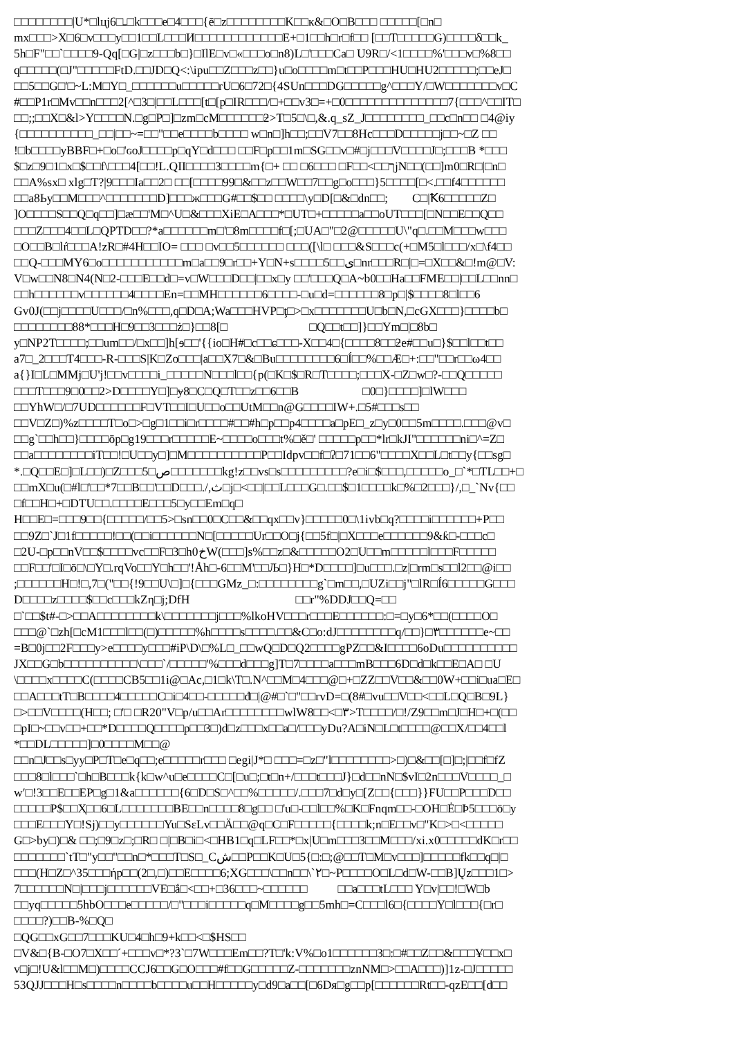□□□□□□□□|U*□lцj6□ـ□k□□□e□4□□□{ē□z□□□□□□□□K□□к&□O□B□□□ □□□□□[□n□ mx□□□>X□6□v□□□y□□1□□L□□□И□□□□□□□□□□□□E+□1□□h□r□f□□ [□□T□□□□□G)□□□□δ□□k_ 5h□F"□□`□□□□9-Qq[□G|□z□□□b□}□IlE□v□«□□□o□n8)L□'□□□Ca□ U9R□/<1□□□□%'□□□v□%8□□ q□□□□□(□J"□□□□□FtD.□□JD□Q<:\ipu□□Z□□□z□□}u□o□□□□m□t□□P□□□HU□HU2□□□□□;□□eJ□ □□5□□G□'□~L:M□Y□_□□□□□□u□□□□□rU□6□72□{4SUn□□□DG□□□□□g^□□□Y/□W□□□□□□□v□C #□□P1r□Mv□□n□□□2[^□3□|□□L□□□[t□[p□IR□□□/□+□□v3□=+□0□□□□□□□□□□□□□□7{□□□^□□IT□ □□;;□□X□&l>Y□□□□N.□g□P□]□zm□cM□□□□□□ƻ>T□5□\□,&.q_sZ_J□□□□□□□□_□□c□n□□ □4@iy {□□□□□□□□□□_□□|□□~=□□"□□e□□□□b□□□□ w□n□]h□□;□□V7□□8Hc□□□D□□□□□j□□~□Z □□ !□b□□□□yBBF□+□o□'ɢoJ□□□□p□qY□d□□□ □□F□p□□1m□SG□□v□#□j□□□V□□□□J□;□□□B *□□□ $□z□9□1□x□$□□f\□□□4[□□!L.QII□□□□3□□□□m{□+ □□ □6□□□ □F□□<□□ךjN□□(□□]m0□R□|□n□ □□A%sx□ xlg□T?|9□□□Ia□□2□ □□[□□□□99□&□□z□□W□□7□□g□o□□□}5□□□□[□<.□□f4□□□□□□ □□a8Ьy□□M□□□^□□□□□□□D]□□□ж□□□G#□□$□□ □□□□\y□D[□&□dn□□; C□|Ꝁ6□□□□□Z□ ]O□□□□S□□Q□q□□]□æ□□'M□^U□&□□□XiE□A□□□*□UT□+□□□□□a□□oUT□□□[□N□□E□□Q□□ □□□Z□□□4□□L□QPTD□□?*a□□□□□□m□'□8m□□□□f□[;□UA□"□2@□□□□□U\"q□.□□M□□□w□□□ □O□□B□lŕ□□□A!zR□#4H□□IO= □□□ □v□□5□□□□□□ □□□([\l□ □□□&S□□□c(+□M5□l□□□/x□\f4□□ □□Q-□□□MY6□o□□□□□□□□□□□m□a□□9□r□□+Y□N+s□□□□ی□□5□nr□□□R□|□=□X□□&□!m@□V: V□w□□N8□N4(N□2-□□□E□□d□=v□W□□□D□□|□□x□y □□'□□□Q□A~b0□□Ha□□FME□□|□□L□□nn□ □□h□□□□□□v□□□□□□4□□□□En=□□MH□□□□□□6□□□□-□u□d=□□□□□□8□p□|$□□□□8□l□□6 Gv0J(□□j□□□□U□□□/□n%□□□,q□D□A;Wa□□□HVP□ţ□>□x□□□□□□□U□b□N,□cGX□□□}□□□□b□ □□□□□□□□88*□□□H□9□□3□□□ż□}□□8[□ □Q□□t□□]}□□Ym□|□8b□ y□NP2T□□□□;□□um□□/□x□□]h[ɘ□□'{{io□H#□c□□ɕ□□□-X□□4□{□□□□8□□ƻe#□□u□}$□□l□□t□□ a7□_2□□□T4□□□-R-□□□S|K□Zo□□□|a□□X7□&□Bu□□□□□□□□6□Í□□%□□Æ□+:□□"□□r□□ω4□□ a{}I□L□MMj□U'j!□□v□□□□i_□□□□□N□□□l□□{p(□K□$□R□T□□□□;□□□X-□Z□w□?-□□Q□□□□□ □□□T□□□9□0□□2>D□□□□Y□]□ɏ8□C□Q□T□□z□□6□□B □0□}□□□□]□lW□□□ □□YhW□/□7UD□□□□□□F□VT□□I□U□□o□□UtM□□n@G□□□□IW+.□5#□□□s□□ □□V□Z□)%z□□□□T□o□>□g□1□□i□r□□□□#□□#h□p□□p4□□□□a□pE□_z□y□0□□5m□□□□.□□□@v□ □□g`□□h□□}□□□□ōp□g19□□□r□□□□□E~□□□□o□□□t%□ě□' □□□□□p□□*lr□kJI"□□□□□□ni□^=Z□ □□a□□□□□□□□iT□□!□U□□y□]□M□□□□□□□□□□P□□Idpv□□f□ʔ□71□□6"□□□□X□□L□t□□y{□□sg□ *.□Q□□E□]□L□□)□Z□□□5□ص□□□□□□□kg!z□□vs□s□□□□□□□□□?e□i□$□□□,□□□□□o_□`*□TL□□+□ □□mX□u(□#l□'□□*7□□B□□'□□D□□□./,ث□j□<□□|□□L□□□G□.□□$□1□□□□k□%□2□□□}/,□_`Nv{□□ □f□□H□+□DTU□□.□□□□E□□□5□y□□Em□q□ H□□E□=□□□9□□{□□□□□/□□5>□sn□□0□C□□&□□qx□□v}□□□□□0□\1ivb□q?□□□□i□□□□□□+P□□ □□9Z□`J□1f□□□□□!□□(□□i□□□□□□N□[□□□□□Ur□□O□j{□□5f□|□X□□□e□□□□□□9&ƙ□-□□□c□ □2U-□p□□nV□□$□□□□vc□□F□3□h0خW(□□□]s%□□z□&□□□□□O2□U□□m□□□□□l□□□F□□□□□ □□F□□'□I□ō□\□Y□.rqVo□□Y□h□□'!Åh□-6□□M'□□Љ□}H□*D□□□□]□u□□□.□z|□rm□s□□l2□□@i□□ ;□□□□□□H□!□,7□("□□{!9□□U\□]□{□□□GMz_□:□□□□□□□□g`□m□□,□UZi□□j"□lR□Í6□□□□□G□□□ D□□□□z□□□□$□□c□□□kZη□j;DfH □□r"%DDJ□□Q=□□ □`□□$t#-□>□□A□□□□□□□□k\□□□□□□□j□□□%lkoHV□□□r□□□E□□□□□□:□=□y□6*□□(□□□□O□ □□□@`□zh[□cM1□□□l□□(□)□□□□□%h□□□□s□□□□.□□&C□o:dJ□□□□□□□□q/□□}□٣□□□□□□e~□□ =B□0j□□2F□□□y>e□□□□y□□□#iP\D\□%L□_□□wQ□D□Q2□□□□gPZ□□&I□□□□6oDu□□□□□□□□□□ JX□□G□b□□□□□□□□□□\□□□`/□□□□□'%□□□d□□□g]T□7□□□□a□□□mB□□□6D□d□k□□E□A□ □U \□□□□x□□□□C(□□□□CB5□□1i@□Ac,□1□k\T□.N^□□M□4□□□@□+□ZZ□□V□□&□□0W+□□i□ua□E□ □□A□□□tT□B□□□□4□□□□□C□i□4□□-□□□□□đ□|@#□`□"□□rvD=□(8#□vu□□V□□<□□L□Q□B□9L} □>□□V□□□□(H□□; □'□ □R20"V□p/u□□Ar□□□□□□□□wlW8□□<□٣>T□□□□/□!/Z9□□m□J□H□+□(□□ □pI□~□□v□□+□□*D□□□□Q□□□□p□□3□)d□z□□□x□□a□/□□□yDu?A□iN□L□t□□□□@□□X/□□4□□l *□□DL□□□□□]□0□□□□M□□@ □□n□J□□s□yy□P□T□e□q□□;e□□□□□r□□□ □egi|J*□ □□□=□z□"l□□□□□□□□>□)□&□□[□]□;|□□f□fZ □□□8□l□□□`□h□B□□□k{k□w^u□e□□□□C□[□u□;□t□n+/□□□t□□□J}□d□□nN□$vI□2n□□□V□□□□_□ w′□!3□□E□□EP□g□1&a□□□□□□{6□D□S□^□□%□□□□□/.□□□7□d□y□[Z□□{□□□}}FU□□P□□□D□□ □□□□□P$□□Ҳ□□6□L□□□□□□□BE□□n□□□□8□g□□ □'u□-□□l□□%□K□Fnqm□□-□OH□Ė□Þ5□□□ō□y □□□E□□□Y□!Sj)□□y□□□□□□Yu□SɛLv□□Ä□□@q□C□F□□□□□{□□□□k;n□E□□v□"K□>□<□□□□□ G□>by□)□& □□;□9□z□;□R□ □|□B□i□<□HB1□q□LF□□*□x|U□m□□□3□□M□□□/xi.x0□□□□□dK□r□□ □□□□□□□`tT□"y□□"□□n□*□□□T□S□_Cش□□P□□K□U□5{□:□;@□□T□M□v□□□]□□□□□fk□□q□|□ □□□(H□Z□^35□□□ήp□□(2□,□)□□E□□□□6;XG□□□\□□n□□\`٢□~P□□□□O□L□d□W-□□B]Ųz□□□1□> 7□□□□□□N□|□□□j□□□□□□VE□ắ□<□□+□36□□□~□□□□□□ □□a□□□tL□□□ Y□v|□□!□W□b □□yq□□□□□5hbO□□□e□□□□□/□"□□□i□□□□□q□M□□□□g□□5mh□=C□□□l6□{□□□□Y□l□□□{□r□ □□□□?)□□B-%□Q□ □QG□□xG□□7□□□KU□4□h□9+k□□<□$HS□□ □V&□{B-□O7□X□□´+□□□v□*?3`□7W□□□Em□□?T□'k:V%□o1□□□□□□3□:□#□□Z□□&□□□Ұ□□x□ v□j□!U&l□□M□)□□□□CCJ6□□G□O□□□#f□□G□□□□□Z-□□□□□□□znNM□>□□A□□□)]1z-□J□□□□□ 53QJJ□□□H□s□□□□n□□□□b□□□□u□□H□□□□□y□d9□a□□[□6Dя□g□□p[□□□□□□Rt□□-qzE□□[d□□